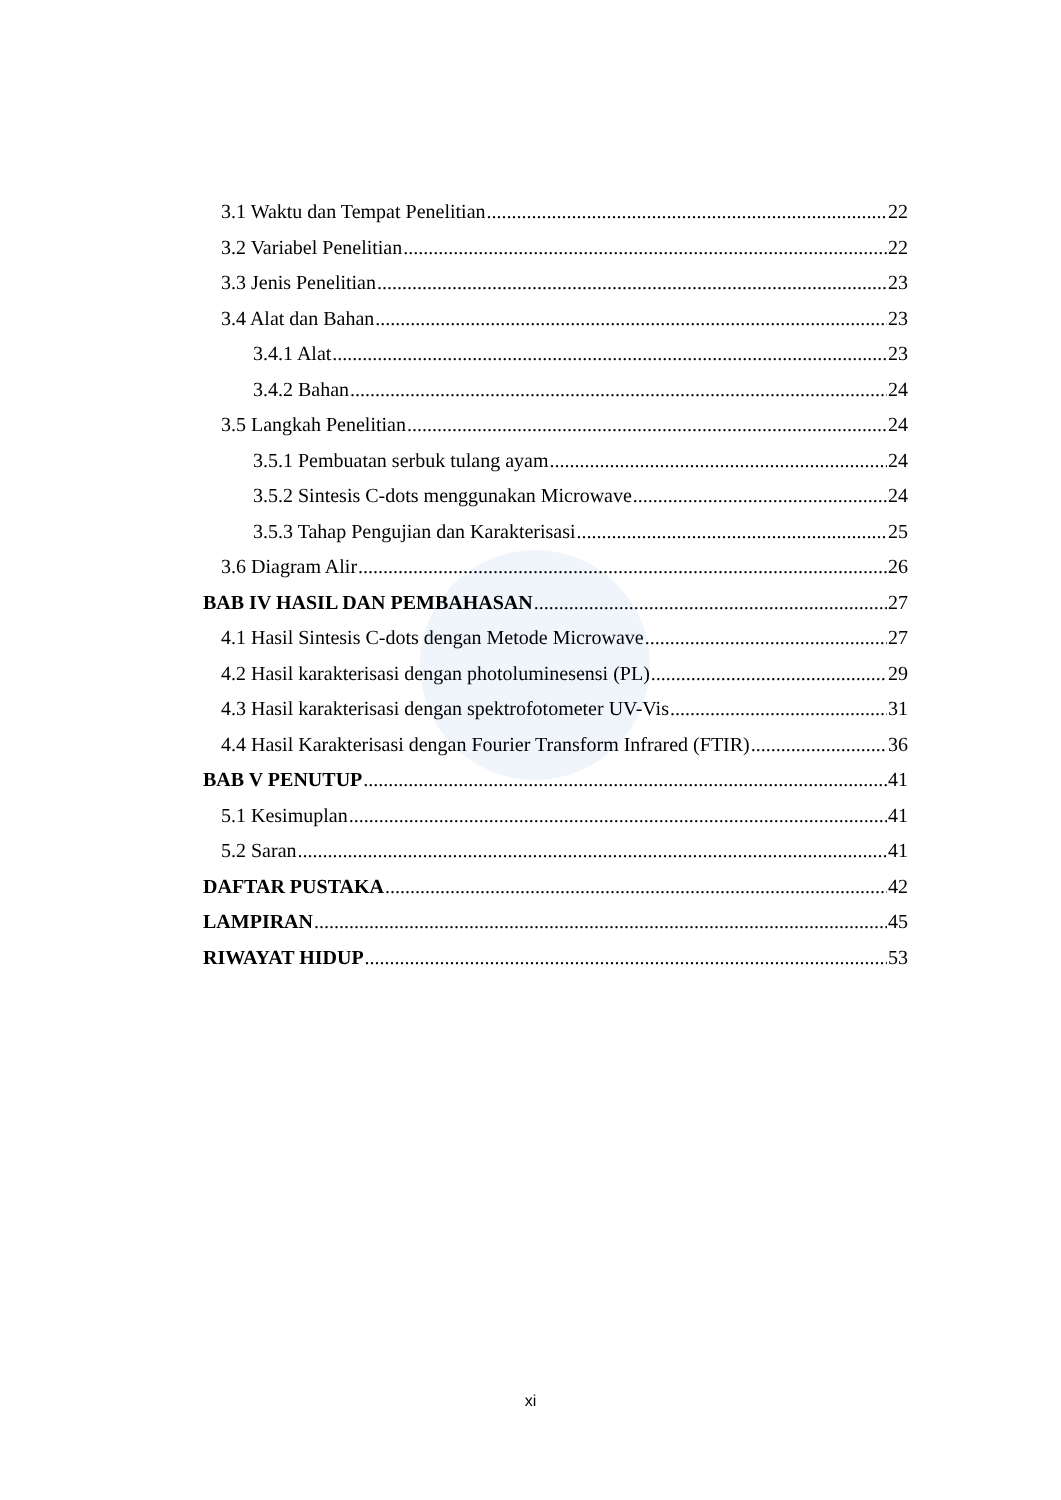3.1 Waktu dan Tempat Penelitian 22
3.2 Variabel Penelitian 22
3.3 Jenis Penelitian 23
3.4 Alat dan Bahan 23
3.4.1 Alat 23
3.4.2 Bahan 24
3.5 Langkah Penelitian 24
3.5.1 Pembuatan serbuk tulang ayam 24
3.5.2 Sintesis C-dots menggunakan Microwave 24
3.5.3 Tahap Pengujian dan Karakterisasi 25
3.6 Diagram Alir 26
BAB IV HASIL DAN PEMBAHASAN 27
4.1 Hasil Sintesis C-dots dengan Metode Microwave 27
4.2 Hasil karakterisasi dengan photoluminesensi (PL) 29
4.3 Hasil karakterisasi dengan spektrofotometer UV-Vis 31
4.4 Hasil Karakterisasi dengan Fourier Transform Infrared (FTIR) 36
BAB V PENUTUP 41
5.1 Kesimuplan 41
5.2 Saran 41
DAFTAR PUSTAKA 42
LAMPIRAN 45
RIWAYAT HIDUP 53
xi